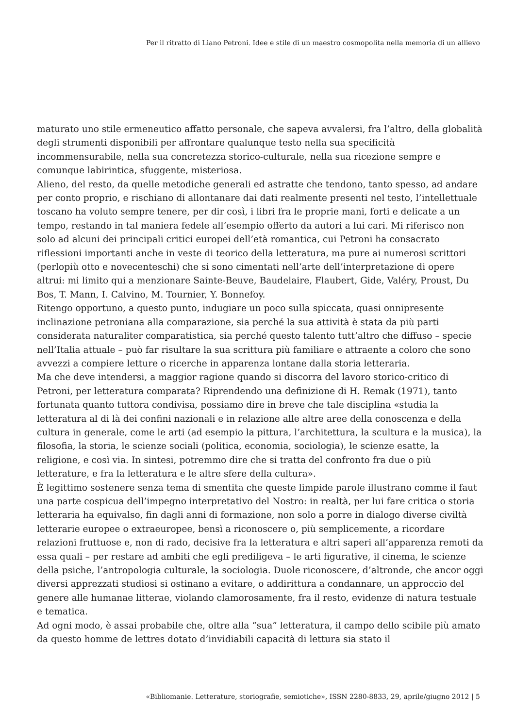Per il ritratto di Liano Petroni. Idee e stile di un maestro cosmopolita nella memoria di un allievo
maturato uno stile ermeneutico affatto personale, che sapeva avvalersi, fra l’altro, della globalità degli strumenti disponibili per affrontare qualunque testo nella sua specificità incommensurabile, nella sua concretezza storico-culturale, nella sua ricezione sempre e comunque labirintica, sfuggente, misteriosa.
Alieno, del resto, da quelle metodiche generali ed astratte che tendono, tanto spesso, ad andare per conto proprio, e rischiano di allontanare dai dati realmente presenti nel testo, l’intellettuale toscano ha voluto sempre tenere, per dir così, i libri fra le proprie mani, forti e delicate a un tempo, restando in tal maniera fedele all’esempio offerto da autori a lui cari. Mi riferisco non solo ad alcuni dei principali critici europei dell’età romantica, cui Petroni ha consacrato riflessioni importanti anche in veste di teorico della letteratura, ma pure ai numerosi scrittori (perlopiù otto e novecenteschi) che si sono cimentati nell’arte dell’interpretazione di opere altrui: mi limito qui a menzionare Sainte-Beuve, Baudelaire, Flaubert, Gide, Valéry, Proust, Du Bos, T. Mann, I. Calvino, M. Tournier, Y. Bonnefoy.
Ritengo opportuno, a questo punto, indugiare un poco sulla spiccata, quasi onnipresente inclinazione petroniana alla comparazione, sia perché la sua attività è stata da più parti considerata naturaliter comparatistica, sia perché questo talento tutt’altro che diffuso – specie nell’Italia attuale – può far risultare la sua scrittura più familiare e attraente a coloro che sono avvezzi a compiere letture o ricerche in apparenza lontane dalla storia letteraria.
Ma che deve intendersi, a maggior ragione quando si discorra del lavoro storico-critico di Petroni, per letteratura comparata? Riprendendo una definizione di H. Remak (1971), tanto fortunata quanto tuttora condivisa, possiamo dire in breve che tale disciplina «studia la letteratura al di là dei confini nazionali e in relazione alle altre aree della conoscenza e della cultura in generale, come le arti (ad esempio la pittura, l’architettura, la scultura e la musica), la filosofia, la storia, le scienze sociali (politica, economia, sociologia), le scienze esatte, la religione, e così via. In sintesi, potremmo dire che si tratta del confronto fra due o più letterature, e fra la letteratura e le altre sfere della cultura».
È legittimo sostenere senza tema di smentita che queste limpide parole illustrano comme il faut una parte cospicua dell’impegno interpretativo del Nostro: in realtà, per lui fare critica o storia letteraria ha equivalso, fin dagli anni di formazione, non solo a porre in dialogo diverse civiltà letterarie europee o extraeuropee, bensì a riconoscere o, più semplicemente, a ricordare relazioni fruttuose e, non di rado, decisive fra la letteratura e altri saperi all’apparenza remoti da essa quali – per restare ad ambiti che egli prediligeva – le arti figurative, il cinema, le scienze della psiche, l’antropologia culturale, la sociologia. Duole riconoscere, d’altronde, che ancor oggi diversi apprezzati studiosi si ostinano a evitare, o addirittura a condannare, un approccio del genere alle humanae litterae, violando clamorosamente, fra il resto, evidenze di natura testuale e tematica.
Ad ogni modo, è assai probabile che, oltre alla “sua” letteratura, il campo dello scibile più amato da questo homme de lettres dotato d’invidiabili capacità di lettura sia stato il
«Bibliomanie. Letterature, storiografie, semiotiche», ISSN 2280-8833, 29, aprile/giugno 2012 | 5